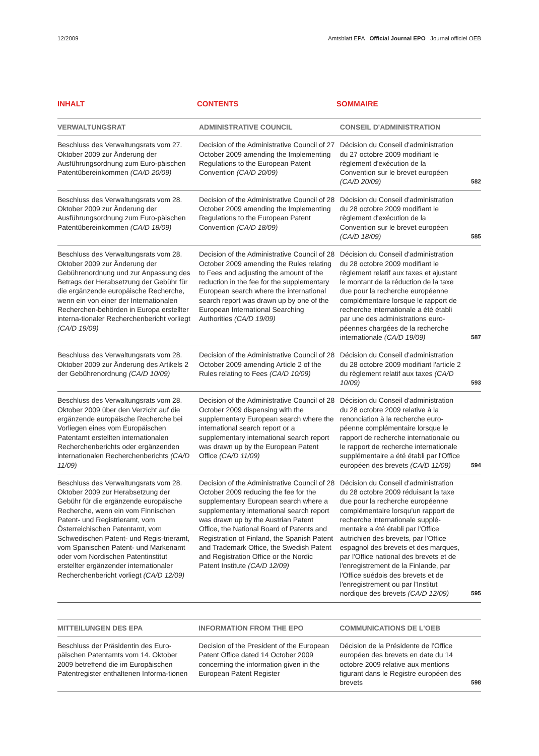12/2009 Amtsblatt EPA Official Journal EPO Journal officiel OEB
INHALT CONTENTS SOMMAIRE
| VERWALTUNGSRAT | ADMINISTRATIVE COUNCIL | CONSEIL D'ADMINISTRATION | |
| --- | --- | --- | --- |
| Beschluss des Verwaltungsrats vom 27. Oktober 2009 zur Änderung der Ausführungsordnung zum Euro-päischen Patentübereinkommen (CA/D 20/09) | Decision of the Administrative Council of 27 October 2009 amending the Implementing Regulations to the European Patent Convention (CA/D 20/09) | Décision du Conseil d'administration du 27 octobre 2009 modifiant le règlement d'exécution de la Convention sur le brevet européen (CA/D 20/09) | 582 |
| Beschluss des Verwaltungsrats vom 28. Oktober 2009 zur Änderung der Ausführungsordnung zum Euro-päischen Patentübereinkommen (CA/D 18/09) | Decision of the Administrative Council of 28 October 2009 amending the Implementing Regulations to the European Patent Convention (CA/D 18/09) | Décision du Conseil d'administration du 28 octobre 2009 modifiant le règlement d'exécution de la Convention sur le brevet européen (CA/D 18/09) | 585 |
| Beschluss des Verwaltungsrats vom 28. Oktober 2009 zur Änderung der Gebührenordnung und zur Anpassung des Betrags der Herabsetzung der Gebühr für die ergänzende europäische Recherche, wenn ein von einer der Internationalen Recherchen-behörden in Europa erstellter interna-tionaler Recherchenbericht vorliegt (CA/D 19/09) | Decision of the Administrative Council of 28 October 2009 amending the Rules relating to Fees and adjusting the amount of the reduction in the fee for the supplementary European search where the international search report was drawn up by one of the European International Searching Authorities (CA/D 19/09) | Décision du Conseil d'administration du 28 octobre 2009 modifiant le règlement relatif aux taxes et ajustant le montant de la réduction de la taxe due pour la recherche européenne complémentaire lorsque le rapport de recherche internationale a été établi par une des administrations euro-péennes chargées de la recherche internationale (CA/D 19/09) | 587 |
| Beschluss des Verwaltungsrats vom 28. Oktober 2009 zur Änderung des Artikels 2 der Gebührenordnung (CA/D 10/09) | Decision of the Administrative Council of 28 October 2009 amending Article 2 of the Rules relating to Fees (CA/D 10/09) | Décision du Conseil d'administration du 28 octobre 2009 modifiant l'article 2 du règlement relatif aux taxes (CA/D 10/09) | 593 |
| Beschluss des Verwaltungsrats vom 28. Oktober 2009 über den Verzicht auf die ergänzende europäische Recherche bei Vorliegen eines vom Europäischen Patentamt erstellten internationalen Recherchenberichts oder ergänzenden internationalen Recherchenberichts (CA/D 11/09) | Decision of the Administrative Council of 28 October 2009 dispensing with the supplementary European search where the international search report or a supplementary international search report was drawn up by the European Patent Office (CA/D 11/09) | Décision du Conseil d'administration du 28 octobre 2009 relative à la renonciation à la recherche euro-péenne complémentaire lorsque le rapport de recherche internationale ou le rapport de recherche internationale supplémentaire a été établi par l'Office européen des brevets (CA/D 11/09) | 594 |
| Beschluss des Verwaltungsrats vom 28. Oktober 2009 zur Herabsetzung der Gebühr für die ergänzende europäische Recherche, wenn ein vom Finnischen Patent- und Registrieramt, vom Österreichischen Patentamt, vom Schwedischen Patent- und Regis-trieramt, vom Spanischen Patent- und Markenamt oder vom Nordischen Patentinstitut erstellter ergänzender internationaler Recherchenbericht vorliegt (CA/D 12/09) | Decision of the Administrative Council of 28 October 2009 reducing the fee for the supplementary European search where a supplementary international search report was drawn up by the Austrian Patent Office, the National Board of Patents and Registration of Finland, the Spanish Patent and Trademark Office, the Swedish Patent and Registration Office or the Nordic Patent Institute (CA/D 12/09) | Décision du Conseil d'administration du 28 octobre 2009 réduisant la taxe due pour la recherche européenne complémentaire lorsqu'un rapport de recherche internationale supplé-mentaire a été établi par l'Office autrichien des brevets, par l'Office espagnol des brevets et des marques, par l'Office national des brevets et de l'enregistrement de la Finlande, par l'Office suédois des brevets et de l'enregistrement ou par l'Institut nordique des brevets (CA/D 12/09) | 595 |
| MITTEILUNGEN DES EPA | INFORMATION FROM THE EPO | COMMUNICATIONS DE L'OEB | |
| --- | --- | --- | --- |
| Beschluss der Präsidentin des Euro-päischen Patentamts vom 14. Oktober 2009 betreffend die im Europäischen Patentregister enthaltenen Informa-tionen | Decision of the President of the European Patent Office dated 14 October 2009 concerning the information given in the European Patent Register | Décision de la Présidente de l'Office européen des brevets en date du 14 octobre 2009 relative aux mentions figurant dans le Registre européen des brevets | 598 |